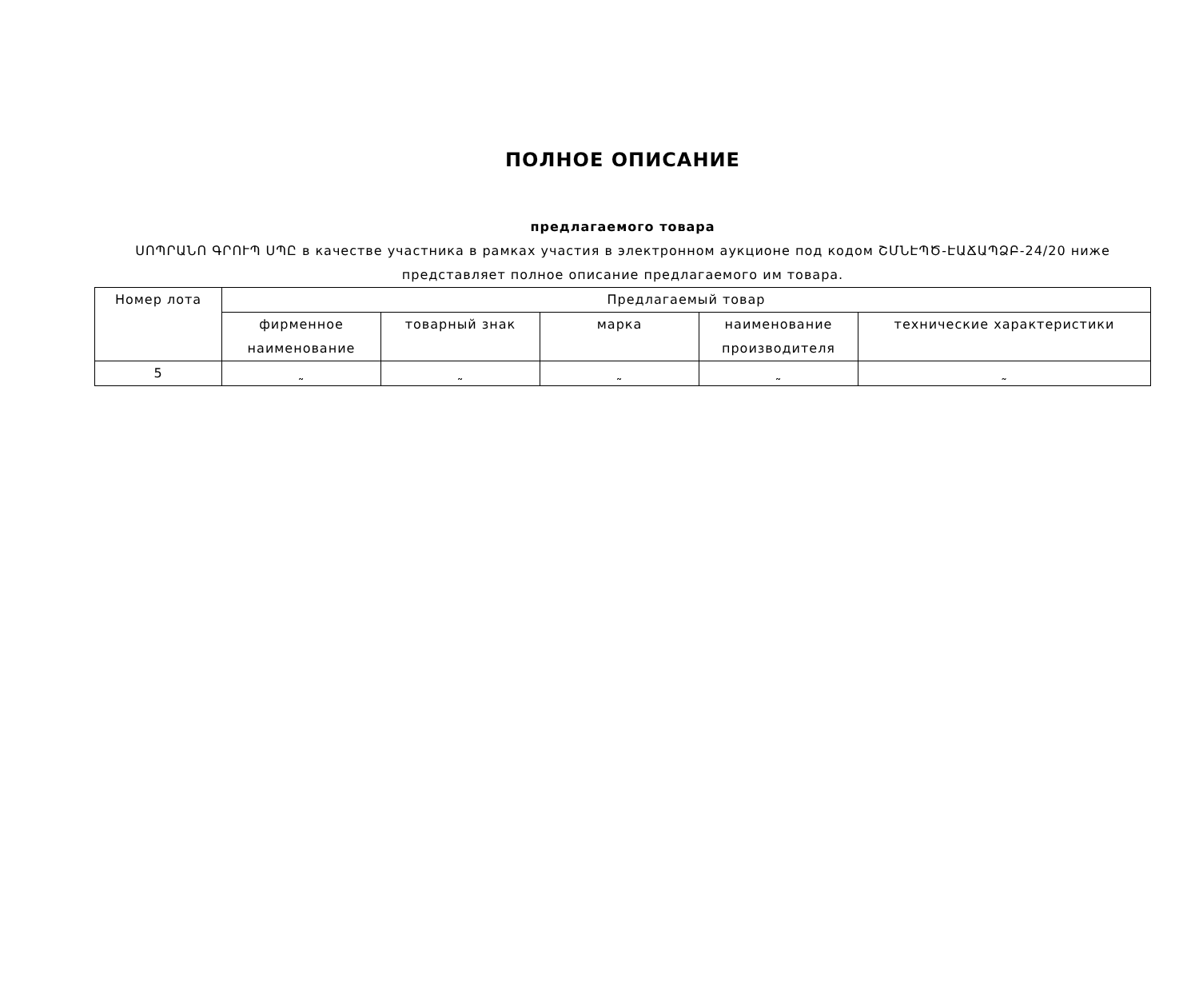ПОЛНОЕ ОПИСАНИЕ
предлагаемого товара
ՍՈՊՐԱՆՈ ԳՐՈՒՊ ՍՊԸ в качестве участника в рамках участия в электронном аукционе под кодом ՇՄՆԷՊԾ-ԷԱՃԱՊՁԲ-24/20 ниже представляет полное описание предлагаемого им товара.
| Номер лота | Предлагаемый товар | | | | |
| --- | --- | --- | --- | --- | --- |
| | фирменное наименование | товарный знак | марка | наименование производителя | технические характеристики |
| 5 | ˷ | ˷ | ˷ | ˷ | ˷ |